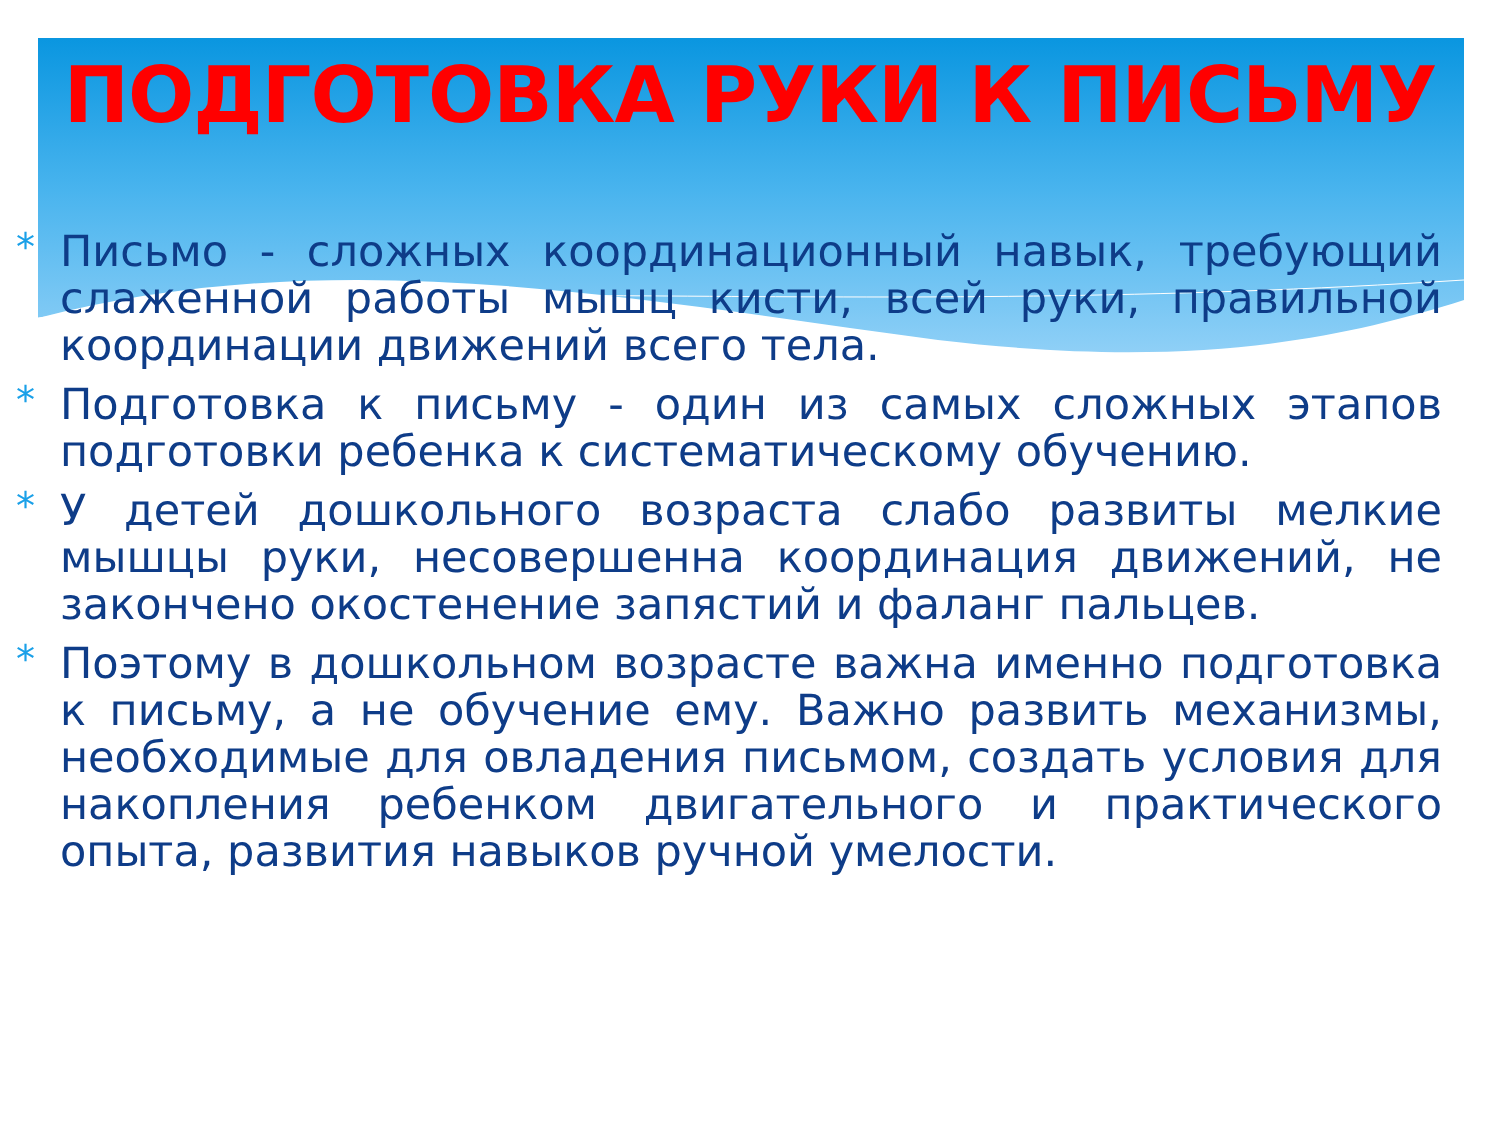ПОДГОТОВКА РУКИ К ПИСЬМУ
* Письмо - сложных координационный навык, требующий слаженной работы мышц кисти, всей руки, правильной координации движений всего тела.
* Подготовка к письму - один из самых сложных этапов подготовки ребенка к систематическому обучению.
* У детей дошкольного возраста слабо развиты мелкие мышцы руки, несовершенна координация движений, не закончено окостенение запястий и фаланг пальцев.
* Поэтому в дошкольном возрасте важна именно подготовка к письму, а не обучение ему. Важно развить механизмы, необходимые для овладения письмом, создать условия для накопления ребенком двигательного и практического опыта, развития навыков ручной умелости.